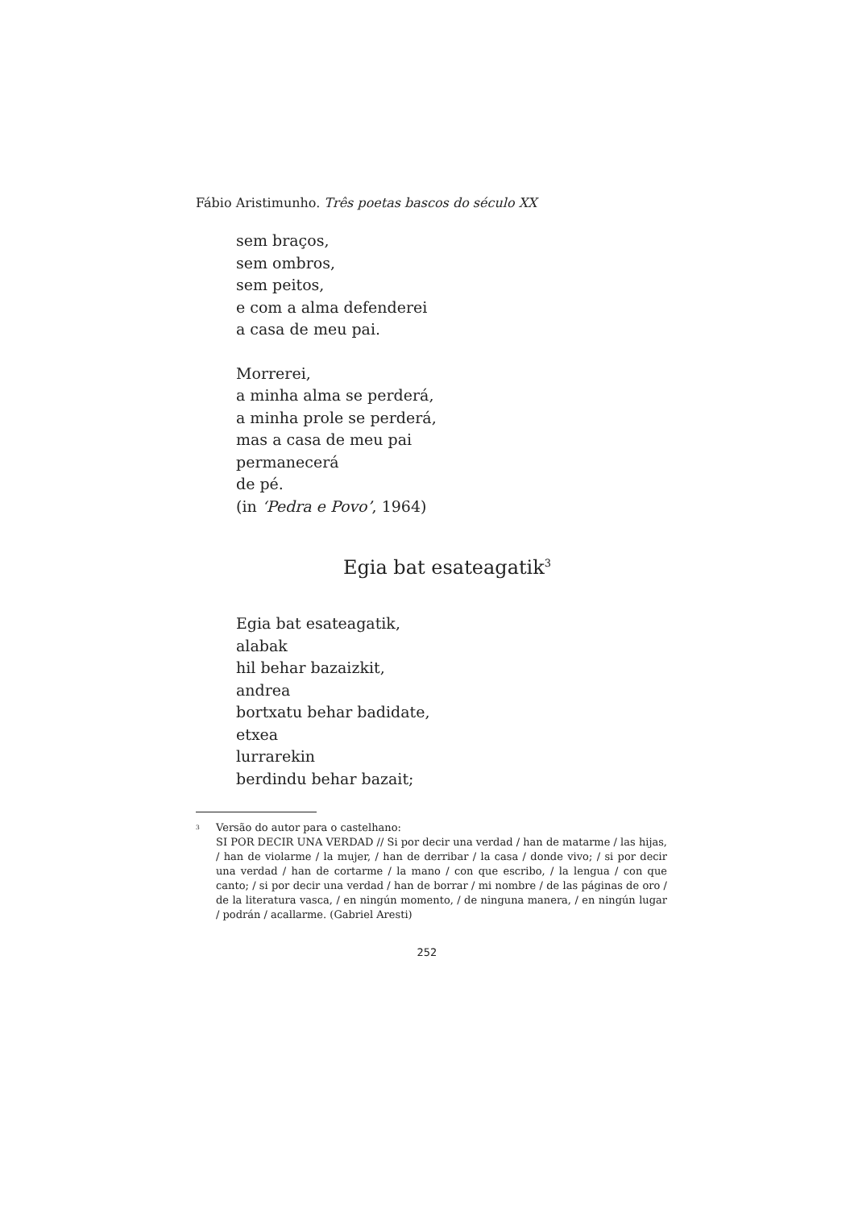Fábio Aristimunho. Três poetas bascos do século XX
sem braços,
sem ombros,
sem peitos,
e com a alma defenderei
a casa de meu pai.
Morrerei,
a minha alma se perderá,
a minha prole se perderá,
mas a casa de meu pai
permanecerá
de pé.
(in ‘Pedra e Povo’, 1964)
Egia bat esateagatik<sup>3</sup>
Egia bat esateagatik,
alabak
hil behar bazaizkit,
andrea
bortxatu behar badidate,
etxea
lurrarekin
berdindu behar bazait;
<sup>3</sup>
Versão do autor para o castelhano:
SI POR DECIR UNA VERDAD // Si por decir una verdad / han de matarme / las hijas, / han de violarme / la mujer, / han de derribar / la casa / donde vivo; / si por decir una verdad / han de cortarme / la mano / con que escribo, / la lengua / con que canto; / si por decir una verdad / han de borrar / mi nombre / de las páginas de oro / de la literatura vasca, / en ningún momento, / de ninguna manera, / en ningún lugar / podrán / acallarme. (Gabriel Aresti)
252